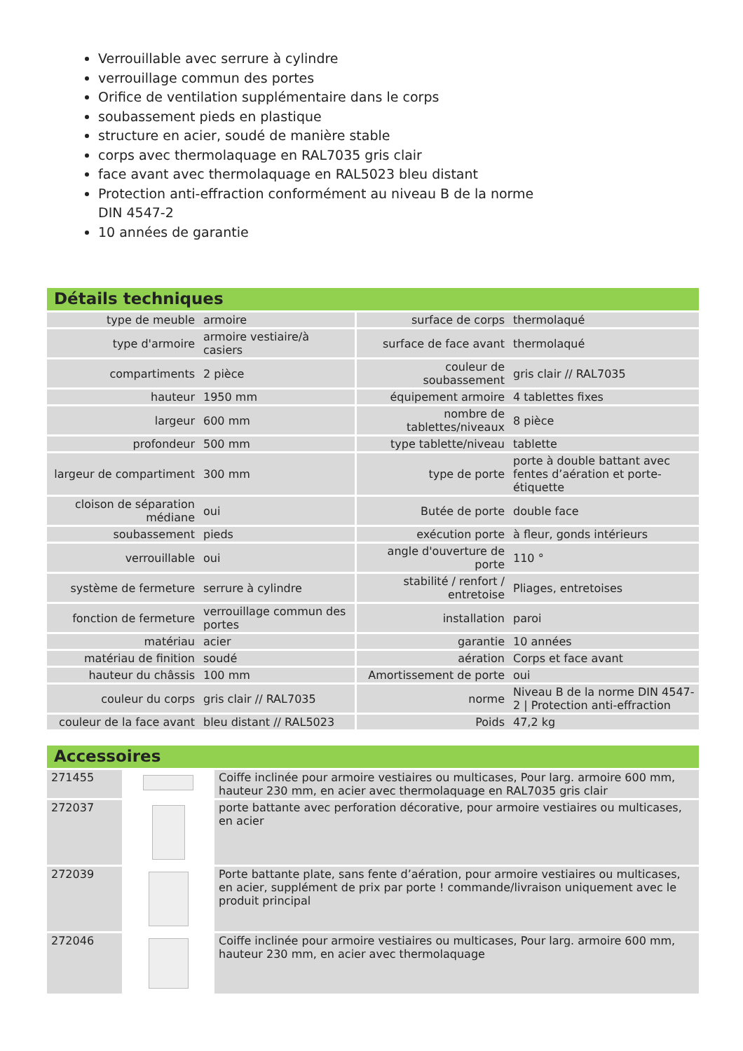Verrouillable avec serrure à cylindre
verrouillage commun des portes
Orifice de ventilation supplémentaire dans le corps
soubassement pieds en plastique
structure en acier, soudé de manière stable
corps avec thermolaquage en RAL7035 gris clair
face avant avec thermolaquage en RAL5023 bleu distant
Protection anti-effraction conformément au niveau B de la norme DIN 4547-2
10 années de garantie
Détails techniques
| type de meuble | armoire | surface de corps | thermolaqué |
| type d'armoire | armoire vestiaire/à casiers | surface de face avant | thermolaqué |
| compartiments | 2 pièce | couleur de soubassement | gris clair // RAL7035 |
| hauteur | 1950 mm | équipement armoire | 4 tablettes fixes |
| largeur | 600 mm | nombre de tablettes/niveaux | 8 pièce |
| profondeur | 500 mm | type tablette/niveau | tablette |
| largeur de compartiment | 300 mm | type de porte | porte à double battant avec fentes d’aération et porte-étiquette |
| cloison de séparation médiane | oui | Butée de porte | double face |
| soubassement | pieds | exécution porte | à fleur, gonds intérieurs |
| verrouillable | oui | angle d'ouverture de porte | 110 ° |
| système de fermeture | serrure à cylindre | stabilité / renfort / entretoise | Pliages, entretoises |
| fonction de fermeture | verrouillage commun des portes | installation | paroi |
| matériau | acier | garantie | 10 années |
| matériau de finition | soudé | aération | Corps et face avant |
| hauteur du châssis | 100 mm | Amortissement de porte | oui |
| couleur du corps | gris clair // RAL7035 | norme | Niveau B de la norme DIN 4547-2 / Protection anti-effraction |
| couleur de la face avant | bleu distant // RAL5023 | Poids | 47,2 kg |
Accessoires
| 271455 | | Coiffe inclinée pour armoire vestiaires ou multicases, Pour larg. armoire 600 mm, hauteur 230 mm, en acier avec thermolaquage en RAL7035 gris clair |
| 272037 | | porte battante avec perforation décorative, pour armoire vestiaires ou multicases, en acier |
| 272039 | | Porte battante plate, sans fente d’aération, pour armoire vestiaires ou multicases, en acier, supplément de prix par porte ! commande/livraison uniquement avec le produit principal |
| 272046 | | Coiffe inclinée pour armoire vestiaires ou multicases, Pour larg. armoire 600 mm, hauteur 230 mm, en acier avec thermolaquage |